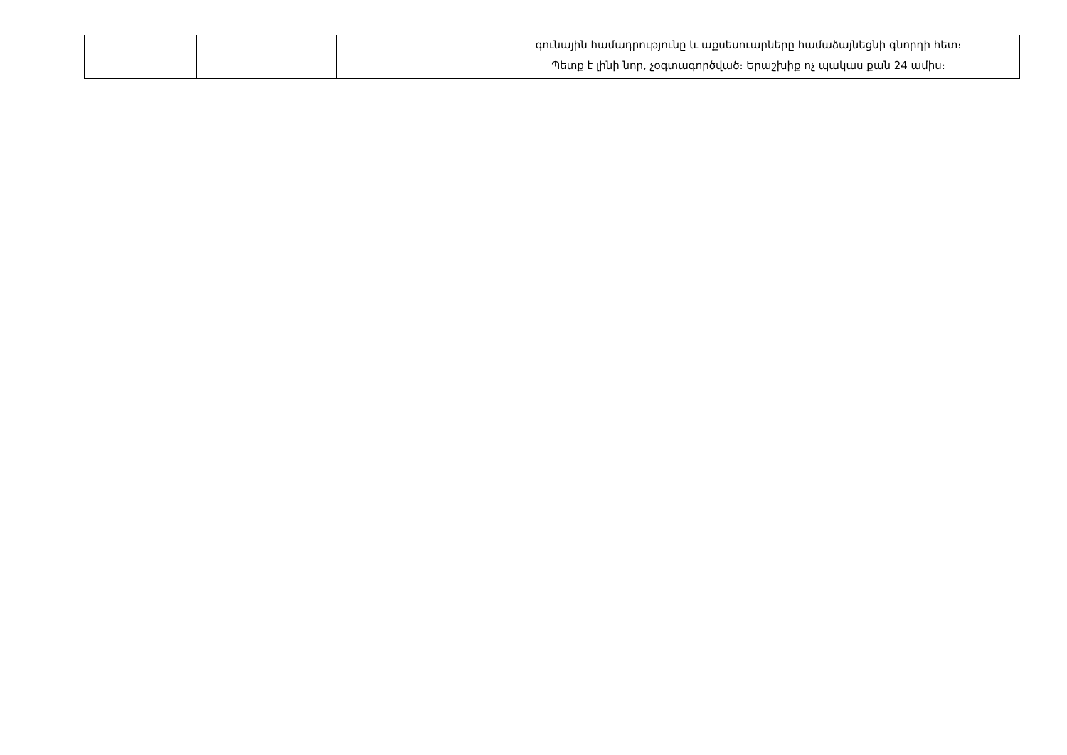| | | | գունային համադրությունը և աքսեսուարները համաձայնեցնի գնորդի հետ։ Պետք է լինի նոր, չօգտագործված։ Երաշխիք ոչ պակաս քան 24 ամիս։ |